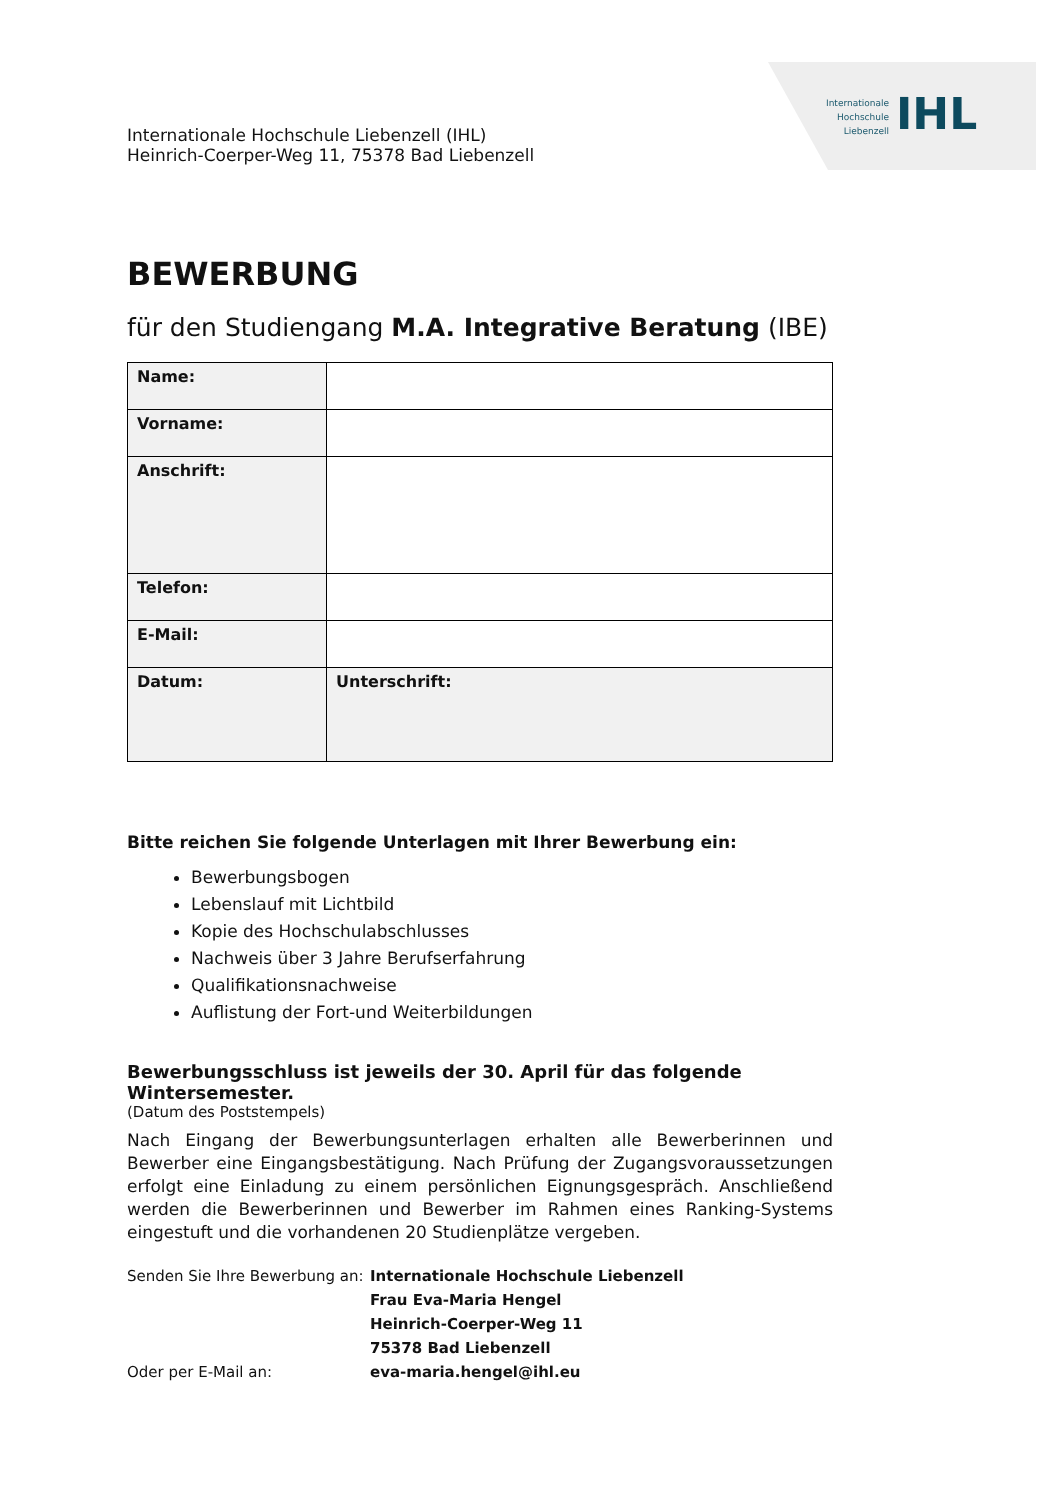Internationale
Hochschule
Liebenzell
IHL
Internationale Hochschule Liebenzell (IHL)
Heinrich-Coerper-Weg 11, 75378 Bad Liebenzell
BEWERBUNG
für den Studiengang M.A. Integrative Beratung (IBE)
| Name: | |
| Vorname: | |
| Anschrift: | |
| Telefon: | |
| E-Mail: | |
| Datum: | Unterschrift: |
Bitte reichen Sie folgende Unterlagen mit Ihrer Bewerbung ein:
Bewerbungsbogen
Lebenslauf mit Lichtbild
Kopie des Hochschulabschlusses
Nachweis über 3 Jahre Berufserfahrung
Qualifikationsnachweise
Auflistung der Fort-und Weiterbildungen
Bewerbungsschluss ist jeweils der 30. April für das folgende Wintersemester.
(Datum des Poststempels)
Nach Eingang der Bewerbungsunterlagen erhalten alle Bewerberinnen und Bewerber eine Eingangsbestätigung. Nach Prüfung der Zugangsvoraussetzungen erfolgt eine Einladung zu einem persönlichen Eignungsgespräch. Anschließend werden die Bewerberinnen und Bewerber im Rahmen eines Ranking-Systems eingestuft und die vorhandenen 20 Studienplätze vergeben.
| Senden Sie Ihre Bewerbung an: | Internationale Hochschule Liebenzell |
| | Frau Eva-Maria Hengel |
| | Heinrich-Coerper-Weg 11 |
| | 75378 Bad Liebenzell |
| Oder per E-Mail an: | eva-maria.hengel@ihl.eu |